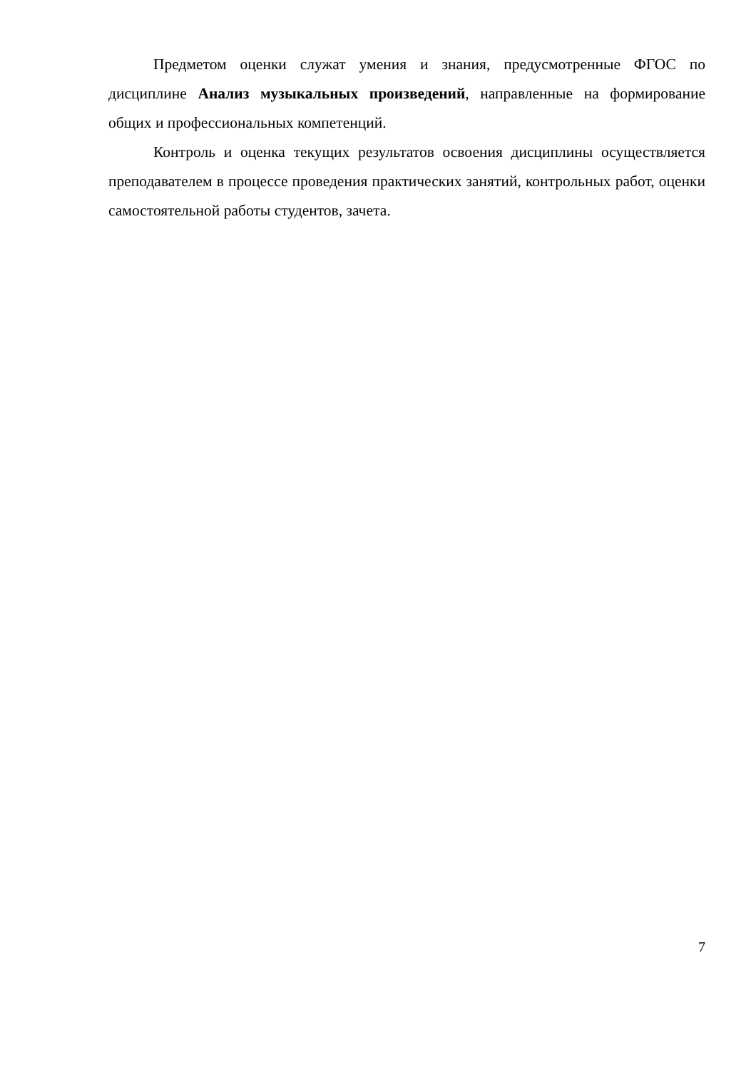Предметом оценки служат умения и знания, предусмотренные ФГОС по дисциплине Анализ музыкальных произведений, направленные на формирование общих и профессиональных компетенций.
Контроль и оценка текущих результатов освоения дисциплины осуществляется преподавателем в процессе проведения практических занятий, контрольных работ, оценки самостоятельной работы студентов, зачета.
7